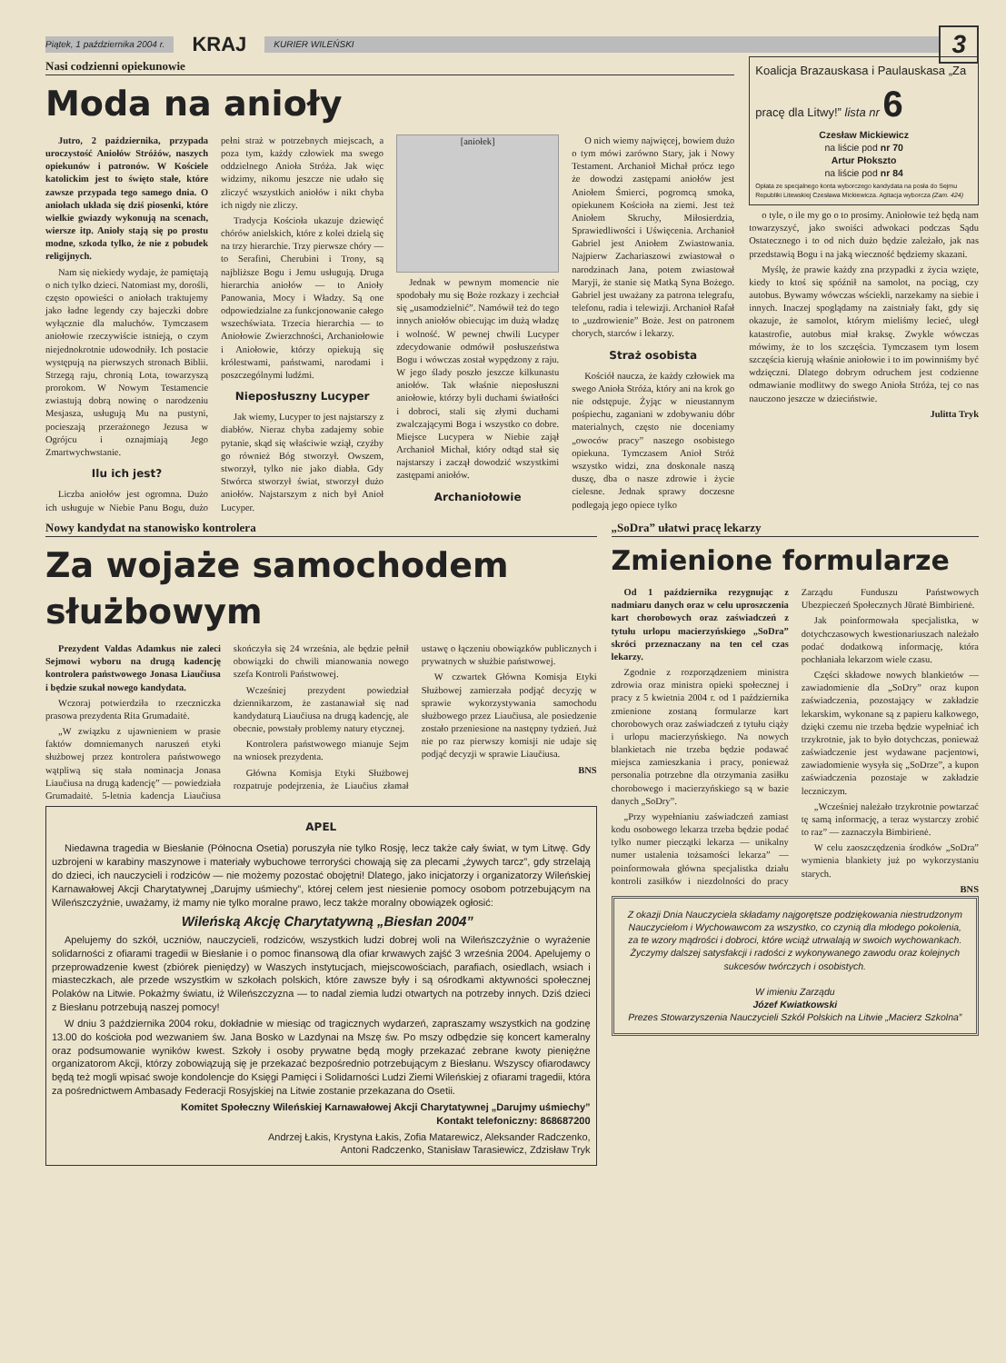Piątek, 1 października 2004 r. KRAJ KURIER WILEŃSKI 3
Nasi codzienni opiekunowie
Moda na anioły
Jutro, 2 października, przypada uroczystość Aniołów Stróżów, naszych opiekunów i patronów. W Kościele katolickim jest to święto stałe, które zawsze przypada tego samego dnia. O aniołach układa się dziś piosenki, które wielkie gwiazdy wykonują na scenach, wiersze itp. Anioły stają się po prostu modne, szkoda tylko, że nie z pobudek religijnych.
Nam się niekiedy wydaje, że pamiętają o nich tylko dzieci. Natomiast my, dorośli, często opowieści o aniołach traktujemy jako ładne legendy czy bajeczki dobre wyłącznie dla maluchów. Tymczasem aniołowie rzeczywiście istnieją, o czym niejednokrotnie udowodniły. Ich postacie występują na pierwszych stronach Biblii. Strzegą raju, chronią Lota, towarzyszą prorokom. W Nowym Testamencie zwiastują dobrą nowinę o narodzeniu Mesjasza, usługują Mu na pustyni, pocieszają przerażonego Jezusa w Ogrójcu i oznajmiają Jego Zmartwychwstanie.
Ilu ich jest?
Liczba aniołów jest ogromna. Dużo ich usługuje w Niebie Panu Bogu, dużo pełni straż w potrzebnych miejscach, a poza tym, każdy człowiek ma swego oddzielnego Anioła Stróża. Jak więc widzimy, nikomu jeszcze nie udało się zliczyć wszystkich aniołów i nikt chyba ich nigdy nie zliczy.
Tradycja Kościoła ukazuje dziewięć chórów anielskich, które z kolei dzielą się na trzy hierarchie. Trzy pierwsze chóry — to Serafini, Cherubini i Trony, są najbliższe Bogu i Jemu usługują. Druga hierarchia aniołów — to Anioły Panowania, Mocy i Władzy. Są one odpowiedzialne za funkcjonowanie całego wszechświata. Trzecia hierarchia — to Aniołowie Zwierzchności, Archaniołowie i Aniołowie, którzy opiekują się królestwami, państwami, narodami i poszczególnymi ludźmi.
Nieposłuszny Lucyper
Jak wiemy, Lucyper to jest najstarszy z diabłów. Nieraz chyba zadajemy sobie pytanie, skąd się właściwie wziął, czyżby go również Bóg stworzył. Owszem, stworzył, tylko nie jako diabła. Gdy Stwórca stworzył świat, stworzył dużo aniołów. Najstarszym z nich był Anioł Lucyper.
[aniołek]
Jednak w pewnym momencie nie spodobały mu się Boże rozkazy i zechciał się „usamodzielnić”. Namówił też do tego innych aniołów obiecując im dużą władzę i wolność. W pewnej chwili Lucyper zdecydowanie odmówił posłuszeństwa Bogu i wówczas został wypędzony z raju. W jego ślady poszło jeszcze kilkunastu aniołów. Tak właśnie nieposłuszni aniołowie, którzy byli duchami światłości i dobroci, stali się złymi duchami zwalczającymi Boga i wszystko co dobre. Miejsce Lucypera w Niebie zajął Archanioł Michał, który odtąd stał się najstarszy i zaczął dowodzić wszystkimi zastępami aniołów.
Archaniołowie
O nich wiemy najwięcej, bowiem dużo o tym mówi zarówno Stary, jak i Nowy Testament. Archanioł Michał prócz tego że dowodzi zastępami aniołów jest Aniołem Śmierci, pogromcą smoka, opiekunem Kościoła na ziemi. Jest też Aniołem Skruchy, Miłosierdzia, Sprawiedliwości i Uświęcenia. Archanioł Gabriel jest Aniołem Zwiastowania. Najpierw Zachariaszowi zwiastował o narodzinach Jana, potem zwiastował Maryji, że stanie się Matką Syna Bożego. Gabriel jest uważany za patrona telegrafu, telefonu, radia i telewizji. Archanioł Rafał to „uzdrowienie” Boże. Jest on patronem chorych, starców i lekarzy.
Straż osobista
Kościół naucza, że każdy człowiek ma swego Anioła Stróża, który ani na krok go nie odstępuje. Żyjąc w nieustannym pośpiechu, zaganiani w zdobywaniu dóbr materialnych, często nie doceniamy „owoców pracy” naszego osobistego opiekuna. Tymczasem Anioł Stróż wszystko widzi, zna doskonale naszą duszę, dba o nasze zdrowie i życie cielesne. Jednak sprawy doczesne podlegają jego opiece tylko
Koalicja Brazauskasa i Paulauskasa „Za pracę dla Litwy!” lista nr 6
Czesław Mickiewicz
na liście pod nr 70
Artur Płokszto
na liście pod nr 84
Opłata ze specjalnego konta wyborczego kandydata na posła do Sejmu Republiki Litewskiej Czesława Mickiewicza. Agitacja wyborcza (Zam. 424)
o tyle, o ile my go o to prosimy. Aniołowie też będą nam towarzyszyć, jako swoiści adwokaci podczas Sądu Ostatecznego i to od nich dużo będzie zależało, jak nas przedstawią Bogu i na jaką wieczność będziemy skazani.
Myślę, że prawie każdy zna przypadki z życia wzięte, kiedy to ktoś się spóźnił na samolot, na pociąg, czy autobus. Bywamy wówczas wściekli, narzekamy na siebie i innych. Inaczej spoglądamy na zaistniały fakt, gdy się okazuje, że samolot, którym mieliśmy lecieć, uległ katastrofie, autobus miał kraksę. Zwykle wówczas mówimy, że to los szczęścia. Tymczasem tym losem szczęścia kierują właśnie aniołowie i to im powinniśmy być wdzięczni. Dlatego dobrym odruchem jest codzienne odmawianie modlitwy do swego Anioła Stróża, tej co nas nauczono jeszcze w dzieciństwie.
Julitta Tryk
Nowy kandydat na stanowisko kontrolera
Za wojaże samochodem służbowym
Prezydent Valdas Adamkus nie zaleci Sejmowi wyboru na drugą kadencję kontrolera państwowego Jonasa Liaučiusa i będzie szukał nowego kandydata.
Wczoraj potwierdziła to rzeczniczka prasowa prezydenta Rita Grumadaitė.
„W związku z ujawnieniem w prasie faktów domniemanych naruszeń etyki służbowej przez kontrolera państwowego wątpliwą się stała nominacja Jonasa Liaučiusa na drugą kadencję” — powiedziała Grumadaitė. 5-letnia kadencja Liaučiusa skończyła się 24 września, ale będzie pełnił obowiązki do chwili mianowania nowego szefa Kontroli Państwowej.
Wcześniej prezydent powiedział dziennikarzom, że zastanawiał się nad kandydaturą Liaučiusa na drugą kadencję, ale obecnie, powstały problemy natury etycznej.
Kontrolera państwowego mianuje Sejm na wniosek prezydenta.
Główna Komisja Etyki Służbowej rozpatruje podejrzenia, że Liaučius złamał ustawę o łączeniu obowiązków publicznych i prywatnych w służbie państwowej.
W czwartek Główna Komisja Etyki Służbowej zamierzała podjąć decyzję w sprawie wykorzystywania samochodu służbowego przez Liaučiusa, ale posiedzenie zostało przeniesione na następny tydzień. Już nie po raz pierwszy komisji nie udaje się podjąć decyzji w sprawie Liaučiusa.
BNS
APEL
Niedawna tragedia w Biesłanie (Północna Osetia) poruszyła nie tylko Rosję, lecz także cały świat, w tym Litwę. Gdy uzbrojeni w karabiny maszynowe i materiały wybuchowe terroryści chowają się za plecami „żywych tarcz”, gdy strzelają do dzieci, ich nauczycieli i rodziców — nie możemy pozostać obojętni! Dlatego, jako inicjatorzy i organizatorzy Wileńskiej Karnawałowej Akcji Charytatywnej „Darujmy uśmiechy”, której celem jest niesienie pomocy osobom potrzebującym na Wileńszczyźnie, uważamy, iż mamy nie tylko moralne prawo, lecz także moralny obowiązek ogłosić:
Wileńską Akcję Charytatywną „Biesłan 2004”
Apelujemy do szkół, uczniów, nauczycieli, rodziców, wszystkich ludzi dobrej woli na Wileńszczyźnie o wyrażenie solidarności z ofiarami tragedii w Biesłanie i o pomoc finansową dla ofiar krwawych zajść 3 września 2004. Apelujemy o przeprowadzenie kwest (zbiórek pieniędzy) w Waszych instytucjach, miejscowościach, parafiach, osiedlach, wsiach i miasteczkach, ale przede wszystkim w szkołach polskich, które zawsze były i są ośrodkami aktywności społecznej Polaków na Litwie. Pokażmy światu, iż Wileńszczyzna — to nadal ziemia ludzi otwartych na potrzeby innych. Dziś dzieci z Biesłanu potrzebują naszej pomocy!
W dniu 3 października 2004 roku, dokładnie w miesiąc od tragicznych wydarzeń, zapraszamy wszystkich na godzinę 13.00 do kościoła pod wezwaniem św. Jana Bosko w Lazdynai na Mszę św. Po mszy odbędzie się koncert kameralny oraz podsumowanie wyników kwest. Szkoły i osoby prywatne będą mogły przekazać zebrane kwoty pieniężne organizatorom Akcji, którzy zobowiązują się je przekazać bezpośrednio potrzebującym z Biesłanu. Wszyscy ofiarodawcy będą też mogli wpisać swoje kondolencje do Księgi Pamięci i Solidarności Ludzi Ziemi Wileńskiej z ofiarami tragedii, która za pośrednictwem Ambasady Federacji Rosyjskiej na Litwie zostanie przekazana do Osetii.
Komitet Społeczny Wileńskiej Karnawałowej Akcji Charytatywnej „Darujmy uśmiechy”
Kontakt telefoniczny: 868687200
Andrzej Łakis, Krystyna Łakis, Zofia Matarewicz, Aleksander Radczenko,
Antoni Radczenko, Stanisław Tarasiewicz, Zdzisław Tryk
„SoDra” ułatwi pracę lekarzy
Zmienione formularze
Od 1 października rezygnując z nadmiaru danych oraz w celu uproszczenia kart chorobowych oraz zaświadczeń z tytułu urlopu macierzyńskiego „SoDra” skróci przeznaczany na ten cel czas lekarzy.
Zgodnie z rozporządzeniem ministra zdrowia oraz ministra opieki społecznej i pracy z 5 kwietnia 2004 r. od 1 października zmienione zostaną formularze kart chorobowych oraz zaświadczeń z tytułu ciąży i urlopu macierzyńskiego. Na nowych blankietach nie trzeba będzie podawać miejsca zamieszkania i pracy, ponieważ personalia potrzebne dla otrzymania zasiłku chorobowego i macierzyńskiego są w bazie danych „SoDry”.
„Przy wypełnianiu zaświadczeń zamiast kodu osobowego lekarza trzeba będzie podać tylko numer pieczątki lekarza — unikalny numer ustalenia tożsamości lekarza” — poinformowała główna specjalistka działu kontroli zasiłków i niezdolności do pracy Zarządu Funduszu Państwowych Ubezpieczeń Społecznych Jūratė Bimbirienė.
Jak poinformowała specjalistka, w dotychczasowych kwestionariuszach należało podać dodatkową informację, która pochłaniała lekarzom wiele czasu.
Części składowe nowych blankietów — zawiadomienie dla „SoDry” oraz kupon zaświadczenia, pozostający w zakładzie lekarskim, wykonane są z papieru kalkowego, dzięki czemu nie trzeba będzie wypełniać ich trzykrotnie, jak to było dotychczas, ponieważ zaświadczenie jest wydawane pacjentowi, zawiadomienie wysyła się „SoDrze”, a kupon zaświadczenia pozostaje w zakładzie leczniczym.
„Wcześniej należało trzykrotnie powtarzać tę samą informację, a teraz wystarczy zrobić to raz” — zaznaczyła Bimbirienė.
W celu zaoszczędzenia środków „SoDra” wymienia blankiety już po wykorzystaniu starych.
BNS
Z okazji Dnia Nauczyciela składamy najgorętsze podziękowania niestrudzonym Nauczycielom i Wychowawcom za wszystko, co czynią dla młodego pokolenia, za te wzory mądrości i dobroci, które wciąż utrwalają w swoich wychowankach. Życzymy dalszej satysfakcji i radości z wykonywanego zawodu oraz kolejnych sukcesów twórczych i osobistych.
W imieniu Zarządu
Józef Kwiatkowski
Prezes Stowarzyszenia Nauczycieli Szkół Polskich na Litwie „Macierz Szkolna”